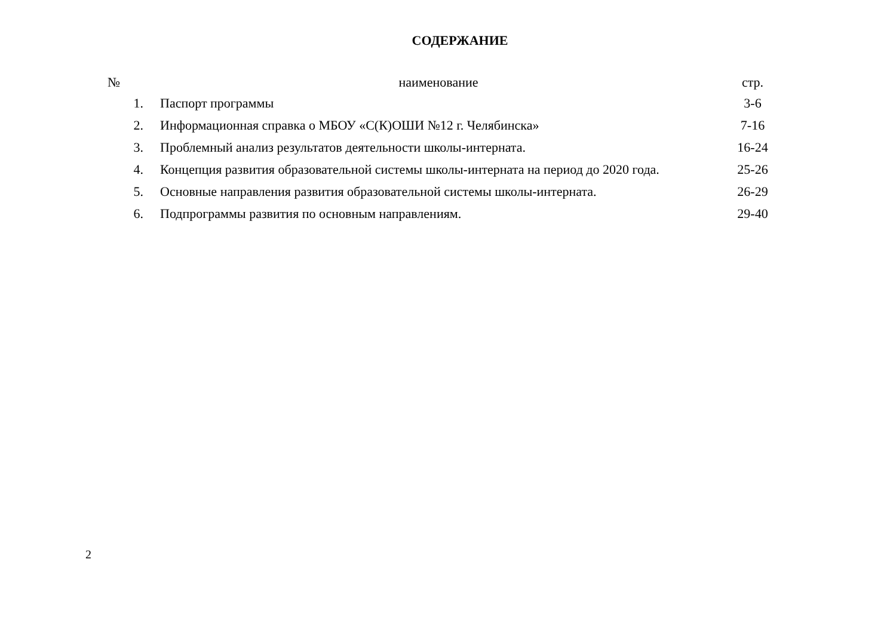СОДЕРЖАНИЕ
| № | наименование | стр. |
| --- | --- | --- |
| 1. | Паспорт программы | 3-6 |
| 2. | Информационная справка о МБОУ «С(К)ОШИ №12 г. Челябинска» | 7-16 |
| 3. | Проблемный анализ результатов деятельности школы-интерната. | 16-24 |
| 4. | Концепция развития образовательной системы школы-интерната на период до 2020 года. | 25-26 |
| 5. | Основные направления развития образовательной системы школы-интерната. | 26-29 |
| 6. | Подпрограммы развития по основным направлениям. | 29-40 |
2